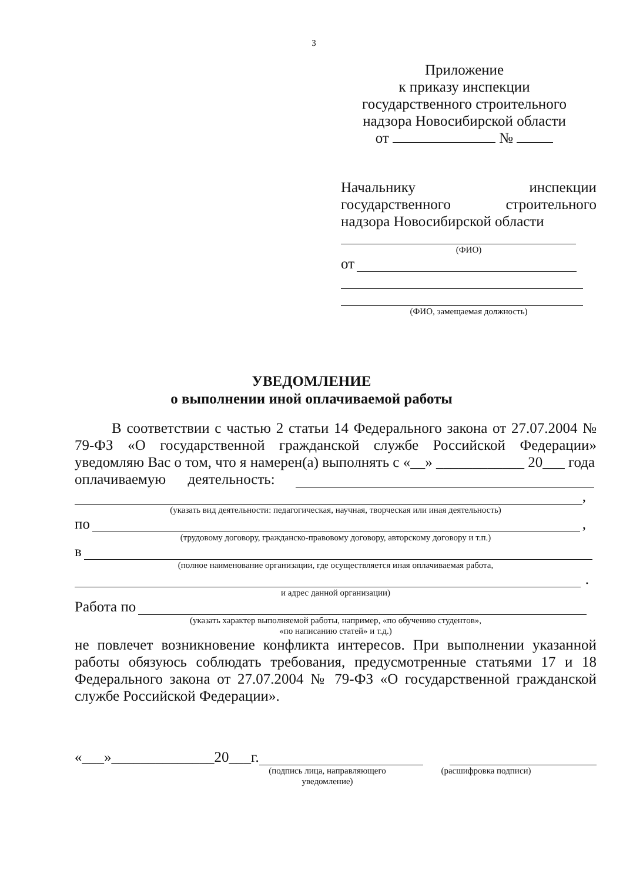3
Приложение
к приказу инспекции
государственного строительного
надзора Новосибирской области
от №
Начальнику инспекции
государственного строительного
надзора Новосибирской области
(ФИО)
от
(ФИО, замещаемая должность)
УВЕДОМЛЕНИЕ
о выполнении иной оплачиваемой работы
В соответствии с частью 2 статьи 14 Федерального закона от 27.07.2004 № 79-ФЗ «О государственной гражданской службе Российской Федерации» уведомляю Вас о том, что я намерен(а) выполнять с «__» ____________ 20___ года
оплачиваемую деятельность:
,
(указать вид деятельности: педагогическая, научная, творческая или иная деятельность)
по ,
(трудовому договору, гражданско-правовому договору, авторскому договору и т.п.)
в
(полное наименование организации, где осуществляется иная оплачиваемая работа,
.
и адрес данной организации)
Работа по
(указать характер выполняемой работы, например, «по обучению студентов»,
«по написанию статей» и т.д.)
не повлечет возникновение конфликта интересов. При выполнении указанной работы обязуюсь соблюдать требования, предусмотренные статьями 17 и 18 Федерального закона от 27.07.2004 № 79-ФЗ «О государственной гражданской службе Российской Федерации».
«___»______________20___г.
(подпись лица, направляющего
уведомление) (расшифровка подписи)